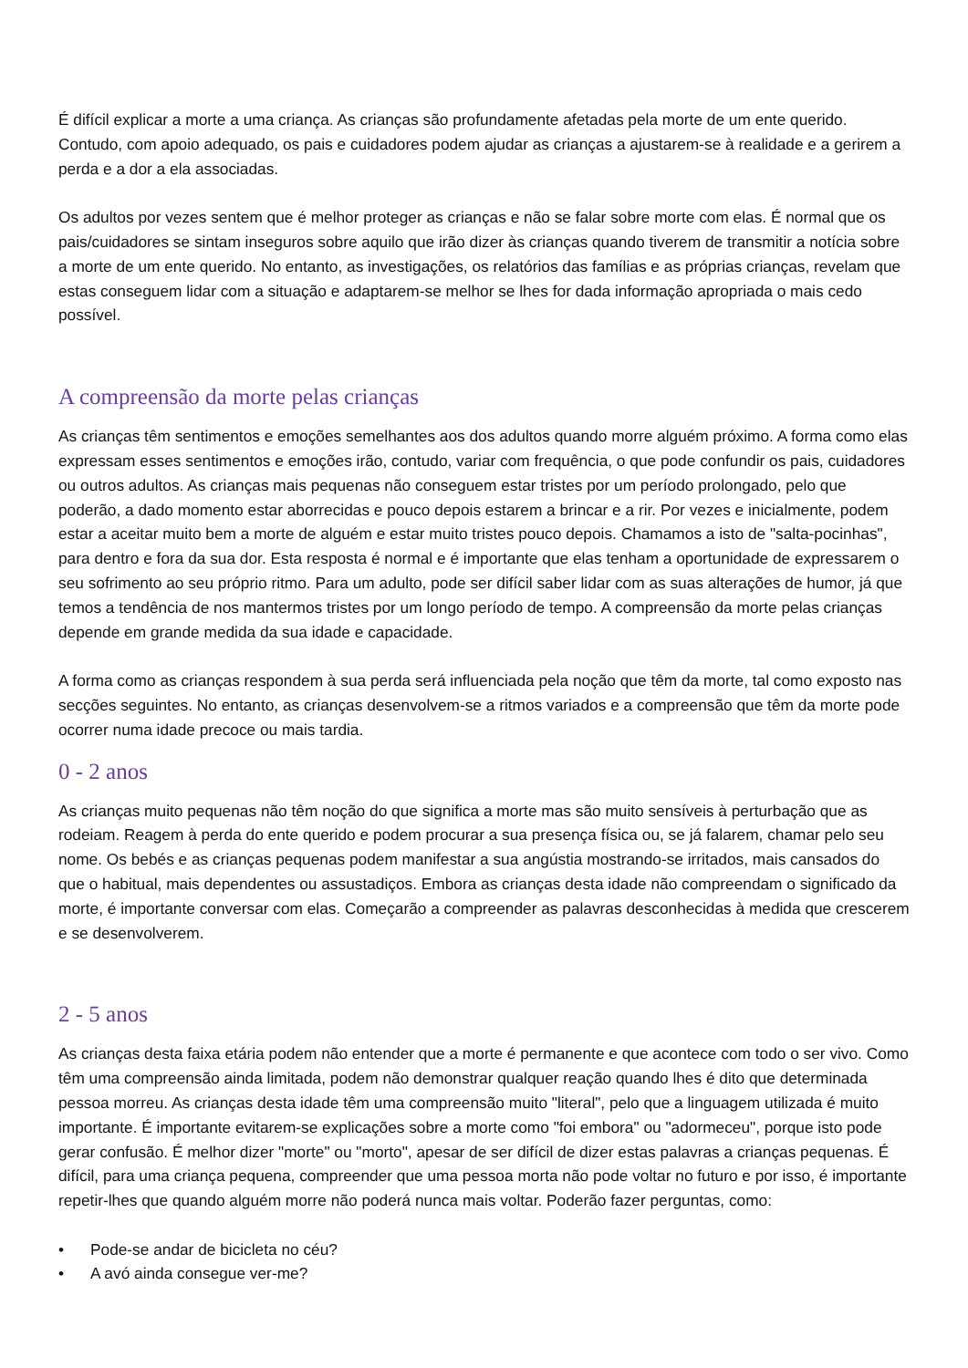É difícil explicar a morte a uma criança. As crianças são profundamente afetadas pela morte de um ente querido. Contudo, com apoio adequado, os pais e cuidadores podem ajudar as crianças a ajustarem-se à realidade e a gerirem a perda e a dor a ela associadas.
Os adultos por vezes sentem que é melhor proteger as crianças e não se falar sobre morte com elas. É normal que os pais/cuidadores se sintam inseguros sobre aquilo que irão dizer às crianças quando tiverem de transmitir a notícia sobre a morte de um ente querido. No entanto, as investigações, os relatórios das famílias e as próprias crianças, revelam que estas conseguem lidar com a situação e adaptarem-se melhor se lhes for dada informação apropriada o mais cedo possível.
A compreensão da morte pelas crianças
As crianças têm sentimentos e emoções semelhantes aos dos adultos quando morre alguém próximo. A forma como elas expressam esses sentimentos e emoções irão, contudo, variar com frequência, o que pode confundir os pais, cuidadores ou outros adultos. As crianças mais pequenas não conseguem estar tristes por um período prolongado, pelo que poderão, a dado momento estar aborrecidas e pouco depois estarem a brincar e a rir. Por vezes e inicialmente, podem estar a aceitar muito bem a morte de alguém e estar muito tristes pouco depois. Chamamos a isto de "salta-pocinhas", para dentro e fora da sua dor. Esta resposta é normal e é importante que elas tenham a oportunidade de expressarem o seu sofrimento ao seu próprio ritmo. Para um adulto, pode ser difícil saber lidar com as suas alterações de humor, já que temos a tendência de nos mantermos tristes por um longo período de tempo. A compreensão da morte pelas crianças depende em grande medida da sua idade e capacidade.
A forma como as crianças respondem à sua perda será influenciada pela noção que têm da morte, tal como exposto nas secções seguintes. No entanto, as crianças desenvolvem-se a ritmos variados e a compreensão que têm da morte pode ocorrer numa idade precoce ou mais tardia.
0 - 2 anos
As crianças muito pequenas não têm noção do que significa a morte mas são muito sensíveis à perturbação que as rodeiam. Reagem à perda do ente querido e podem procurar a sua presença física ou, se já falarem, chamar pelo seu nome. Os bebés e as crianças pequenas podem manifestar a sua angústia mostrando-se irritados, mais cansados do que o habitual, mais dependentes ou assustadiços. Embora as crianças desta idade não compreendam o significado da morte, é importante conversar com elas. Começarão a compreender as palavras desconhecidas à medida que crescerem e se desenvolverem.
2 - 5 anos
As crianças desta faixa etária podem não entender que a morte é permanente e que acontece com todo o ser vivo. Como têm uma compreensão ainda limitada, podem não demonstrar qualquer reação quando lhes é dito que determinada pessoa morreu. As crianças desta idade têm uma compreensão muito "literal", pelo que a linguagem utilizada é muito importante. É importante evitarem-se explicações sobre a morte como "foi embora" ou "adormeceu", porque isto pode gerar confusão. É melhor dizer "morte" ou "morto", apesar de ser difícil de dizer estas palavras a crianças pequenas. É difícil, para uma criança pequena, compreender que uma pessoa morta não pode voltar no futuro e por isso, é importante repetir-lhes que quando alguém morre não poderá nunca mais voltar. Poderão fazer perguntas, como:
• Pode-se andar de bicicleta no céu?
• A avó ainda consegue ver-me?